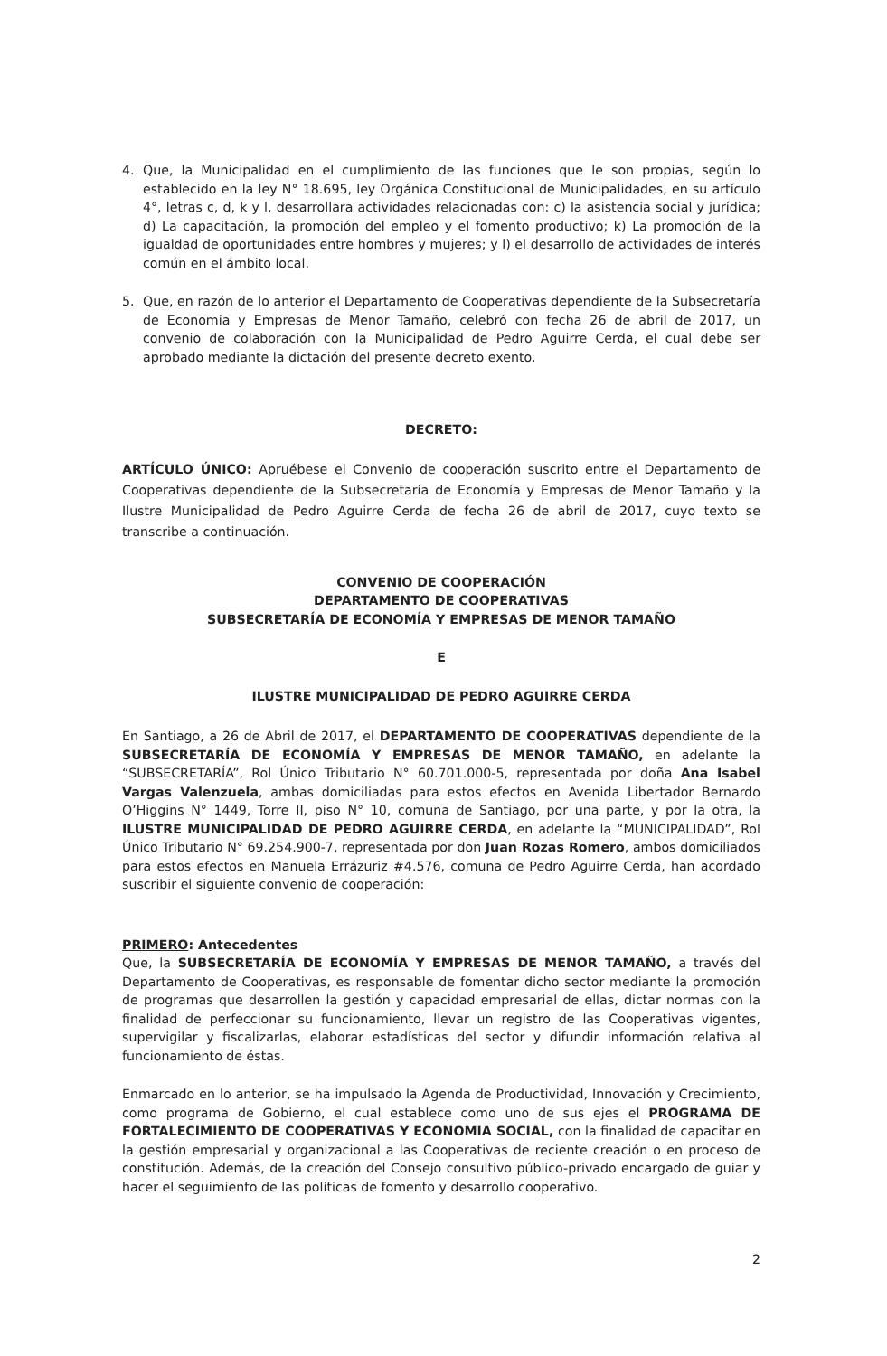4. Que, la Municipalidad en el cumplimiento de las funciones que le son propias, según lo establecido en la ley N° 18.695, ley Orgánica Constitucional de Municipalidades, en su artículo 4°, letras c, d, k y l, desarrollara actividades relacionadas con: c) la asistencia social y jurídica; d) La capacitación, la promoción del empleo y el fomento productivo; k) La promoción de la igualdad de oportunidades entre hombres y mujeres; y l) el desarrollo de actividades de interés común en el ámbito local.
5. Que, en razón de lo anterior el Departamento de Cooperativas dependiente de la Subsecretaría de Economía y Empresas de Menor Tamaño, celebró con fecha 26 de abril de 2017, un convenio de colaboración con la Municipalidad de Pedro Aguirre Cerda, el cual debe ser aprobado mediante la dictación del presente decreto exento.
DECRETO:
ARTÍCULO ÚNICO: Apruébese el Convenio de cooperación suscrito entre el Departamento de Cooperativas dependiente de la Subsecretaría de Economía y Empresas de Menor Tamaño y la Ilustre Municipalidad de Pedro Aguirre Cerda de fecha 26 de abril de 2017, cuyo texto se transcribe a continuación.
CONVENIO DE COOPERACIÓN
DEPARTAMENTO DE COOPERATIVAS
SUBSECRETARÍA DE ECONOMÍA Y EMPRESAS DE MENOR TAMAÑO
E
ILUSTRE MUNICIPALIDAD DE PEDRO AGUIRRE CERDA
En Santiago, a 26 de Abril de 2017, el DEPARTAMENTO DE COOPERATIVAS dependiente de la SUBSECRETARÍA DE ECONOMÍA Y EMPRESAS DE MENOR TAMAÑO, en adelante la “SUBSECRETARÍA”, Rol Único Tributario N° 60.701.000-5, representada por doña Ana Isabel Vargas Valenzuela, ambas domiciliadas para estos efectos en Avenida Libertador Bernardo O’Higgins N° 1449, Torre II, piso N° 10, comuna de Santiago, por una parte, y por la otra, la ILUSTRE MUNICIPALIDAD DE PEDRO AGUIRRE CERDA, en adelante la “MUNICIPALIDAD”, Rol Único Tributario N° 69.254.900-7, representada por don Juan Rozas Romero, ambos domiciliados para estos efectos en Manuela Errázuriz #4.576, comuna de Pedro Aguirre Cerda, han acordado suscribir el siguiente convenio de cooperación:
PRIMERO: Antecedentes
Que, la SUBSECRETARÍA DE ECONOMÍA Y EMPRESAS DE MENOR TAMAÑO, a través del Departamento de Cooperativas, es responsable de fomentar dicho sector mediante la promoción de programas que desarrollen la gestión y capacidad empresarial de ellas, dictar normas con la finalidad de perfeccionar su funcionamiento, llevar un registro de las Cooperativas vigentes, supervigilar y fiscalizarlas, elaborar estadísticas del sector y difundir información relativa al funcionamiento de éstas.
Enmarcado en lo anterior, se ha impulsado la Agenda de Productividad, Innovación y Crecimiento, como programa de Gobierno, el cual establece como uno de sus ejes el PROGRAMA DE FORTALECIMIENTO DE COOPERATIVAS Y ECONOMIA SOCIAL, con la finalidad de capacitar en la gestión empresarial y organizacional a las Cooperativas de reciente creación o en proceso de constitución. Además, de la creación del Consejo consultivo público-privado encargado de guiar y hacer el seguimiento de las políticas de fomento y desarrollo cooperativo.
2